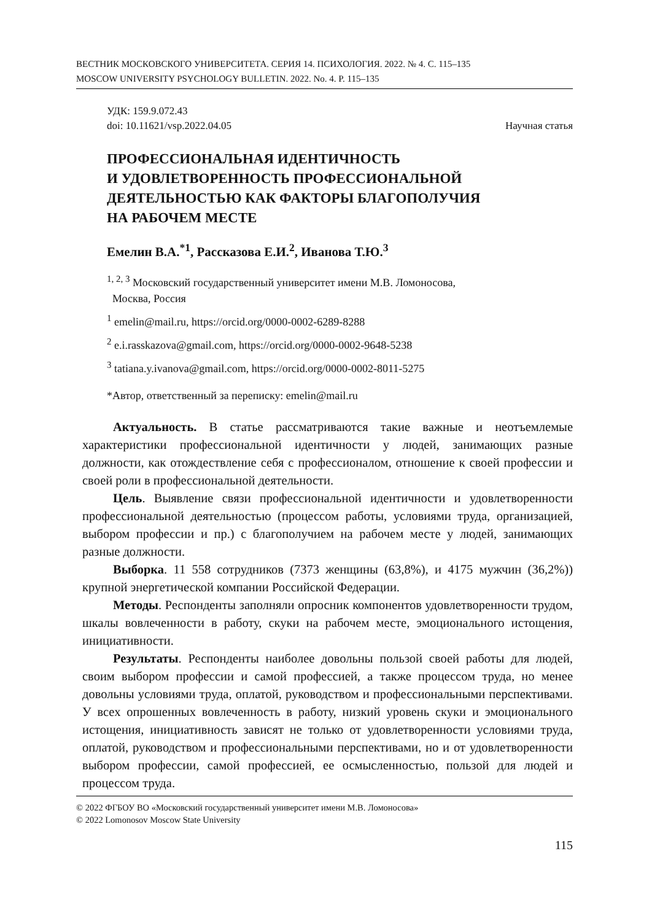ВЕСТНИК МОСКОВСКОГО УНИВЕРСИТЕТА. СЕРИЯ 14. ПСИХОЛОГИЯ. 2022. № 4. С. 115–135
MOSCOW UNIVERSITY PSYCHOLOGY BULLETIN. 2022. No. 4. P. 115–135
УДК: 159.9.072.43
doi: 10.11621/vsp.2022.04.05 Научная статья
ПРОФЕССИОНАЛЬНАЯ ИДЕНТИЧНОСТЬ
И УДОВЛЕТВОРЕННОСТЬ ПРОФЕССИОНАЛЬНОЙ
ДЕЯТЕЛЬНОСТЬЮ КАК ФАКТОРЫ БЛАГОПОЛУЧИЯ
НА РАБОЧЕМ МЕСТЕ
Емелин В.А.<sup>*1</sup>, Рассказова Е.И.<sup>2</sup>, Иванова Т.Ю.<sup>3</sup>
<sup>1, 2, 3</sup> Московский государственный университет имени М.В. Ломоносова,
Москва, Россия
<sup>1</sup> emelin@mail.ru, https://orcid.org/0000-0002-6289-8288
<sup>2</sup> e.i.rasskazova@gmail.com, https://orcid.org/0000-0002-9648-5238
<sup>3</sup> tatiana.y.ivanova@gmail.com, https://orcid.org/0000-0002-8011-5275
*Автор, ответственный за переписку: emelin@mail.ru
Актуальность. В статье рассматриваются такие важные и неотъемлемые характеристики профессиональной идентичности у людей, занимающих разные должности, как отождествление себя с профессионалом, отношение к своей профессии и своей роли в профессиональной деятельности.
Цель. Выявление связи профессиональной идентичности и удовлетворенности профессиональной деятельностью (процессом работы, условиями труда, организацией, выбором профессии и пр.) с благополучием на рабочем месте у людей, занимающих разные должности.
Выборка. 11 558 сотрудников (7373 женщины (63,8%), и 4175 мужчин (36,2%)) крупной энергетической компании Российской Федерации.
Методы. Респонденты заполняли опросник компонентов удовлетворенности трудом, шкалы вовлеченности в работу, скуки на рабочем месте, эмоционального истощения, инициативности.
Результаты. Респонденты наиболее довольны пользой своей работы для людей, своим выбором профессии и самой профессией, а также процессом труда, но менее довольны условиями труда, оплатой, руководством и профессиональными перспективами. У всех опрошенных вовлеченность в работу, низкий уровень скуки и эмоционального истощения, инициативность зависят не только от удовлетворенности условиями труда, оплатой, руководством и профессиональными перспективами, но и от удовлетворенности выбором профессии, самой профессией, ее осмысленностью, пользой для людей и процессом труда.
© 2022 ФГБОУ ВО «Московский государственный университет имени М.В. Ломоносова»
© 2022 Lomonosov Moscow State University
115